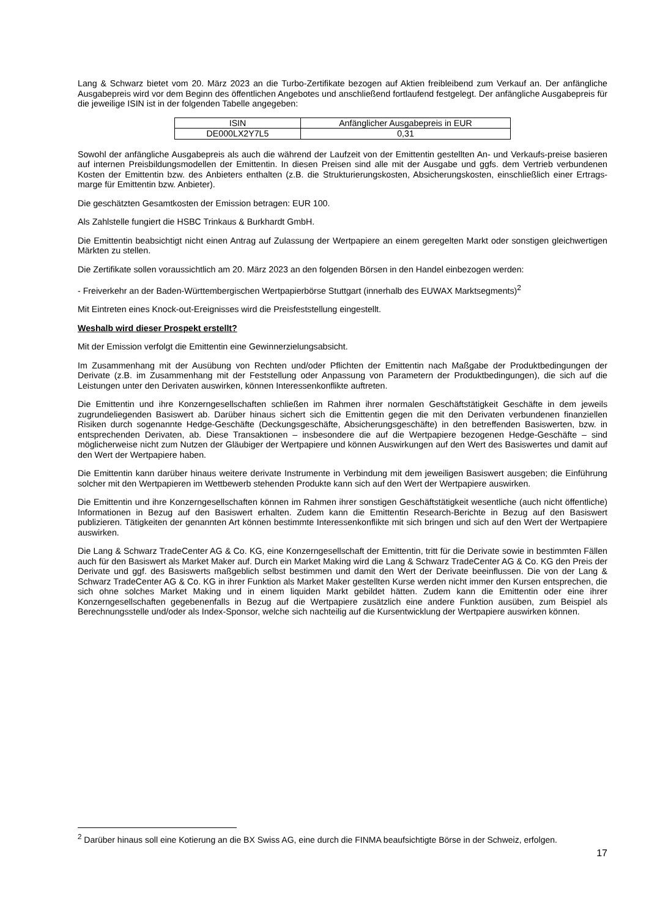Lang & Schwarz bietet vom 20. März 2023 an die Turbo-Zertifikate bezogen auf Aktien freibleibend zum Verkauf an. Der anfängliche Ausgabepreis wird vor dem Beginn des öffentlichen Angebotes und anschließend fortlaufend festgelegt. Der anfängliche Ausgabepreis für die jeweilige ISIN ist in der folgenden Tabelle angegeben:
| ISIN | Anfänglicher Ausgabepreis in EUR |
| DE000LX2Y7L5 | 0,31 |
Sowohl der anfängliche Ausgabepreis als auch die während der Laufzeit von der Emittentin gestellten An- und Verkaufs-preise basieren auf internen Preisbildungsmodellen der Emittentin. In diesen Preisen sind alle mit der Ausgabe und ggfs. dem Vertrieb verbundenen Kosten der Emittentin bzw. des Anbieters enthalten (z.B. die Strukturierungskosten, Absicherungskosten, einschließlich einer Ertrags-marge für Emittentin bzw. Anbieter).
Die geschätzten Gesamtkosten der Emission betragen: EUR 100.
Als Zahlstelle fungiert die HSBC Trinkaus & Burkhardt GmbH.
Die Emittentin beabsichtigt nicht einen Antrag auf Zulassung der Wertpapiere an einem geregelten Markt oder sonstigen gleichwertigen Märkten zu stellen.
Die Zertifikate sollen voraussichtlich am 20. März 2023 an den folgenden Börsen in den Handel einbezogen werden:
- Freiverkehr an der Baden-Württembergischen Wertpapierbörse Stuttgart (innerhalb des EUWAX Marktsegments)<sup>2</sup>
Mit Eintreten eines Knock-out-Ereignisses wird die Preisfeststellung eingestellt.
Weshalb wird dieser Prospekt erstellt?
Mit der Emission verfolgt die Emittentin eine Gewinnerzielungsabsicht.
Im Zusammenhang mit der Ausübung von Rechten und/oder Pflichten der Emittentin nach Maßgabe der Produktbedingungen der Derivate (z.B. im Zusammenhang mit der Feststellung oder Anpassung von Parametern der Produktbedingungen), die sich auf die Leistungen unter den Derivaten auswirken, können Interessenkonflikte auftreten.
Die Emittentin und ihre Konzerngesellschaften schließen im Rahmen ihrer normalen Geschäftstätigkeit Geschäfte in dem jeweils zugrundeliegenden Basiswert ab. Darüber hinaus sichert sich die Emittentin gegen die mit den Derivaten verbundenen finanziellen Risiken durch sogenannte Hedge-Geschäfte (Deckungsgeschäfte, Absicherungsgeschäfte) in den betreffenden Basiswerten, bzw. in entsprechenden Derivaten, ab. Diese Transaktionen – insbesondere die auf die Wertpapiere bezogenen Hedge-Geschäfte – sind möglicherweise nicht zum Nutzen der Gläubiger der Wertpapiere und können Auswirkungen auf den Wert des Basiswertes und damit auf den Wert der Wertpapiere haben.
Die Emittentin kann darüber hinaus weitere derivate Instrumente in Verbindung mit dem jeweiligen Basiswert ausgeben; die Einführung solcher mit den Wertpapieren im Wettbewerb stehenden Produkte kann sich auf den Wert der Wertpapiere auswirken.
Die Emittentin und ihre Konzerngesellschaften können im Rahmen ihrer sonstigen Geschäftstätigkeit wesentliche (auch nicht öffentliche) Informationen in Bezug auf den Basiswert erhalten. Zudem kann die Emittentin Research-Berichte in Bezug auf den Basiswert publizieren. Tätigkeiten der genannten Art können bestimmte Interessenkonflikte mit sich bringen und sich auf den Wert der Wertpapiere auswirken.
Die Lang & Schwarz TradeCenter AG & Co. KG, eine Konzerngesellschaft der Emittentin, tritt für die Derivate sowie in bestimmten Fällen auch für den Basiswert als Market Maker auf. Durch ein Market Making wird die Lang & Schwarz TradeCenter AG & Co. KG den Preis der Derivate und ggf. des Basiswerts maßgeblich selbst bestimmen und damit den Wert der Derivate beeinflussen. Die von der Lang & Schwarz TradeCenter AG & Co. KG in ihrer Funktion als Market Maker gestellten Kurse werden nicht immer den Kursen entsprechen, die sich ohne solches Market Making und in einem liquiden Markt gebildet hätten. Zudem kann die Emittentin oder eine ihrer Konzerngesellschaften gegebenenfalls in Bezug auf die Wertpapiere zusätzlich eine andere Funktion ausüben, zum Beispiel als Berechnungsstelle und/oder als Index-Sponsor, welche sich nachteilig auf die Kursentwicklung der Wertpapiere auswirken können.
<sup>2</sup> Darüber hinaus soll eine Kotierung an die BX Swiss AG, eine durch die FINMA beaufsichtigte Börse in der Schweiz, erfolgen.
17